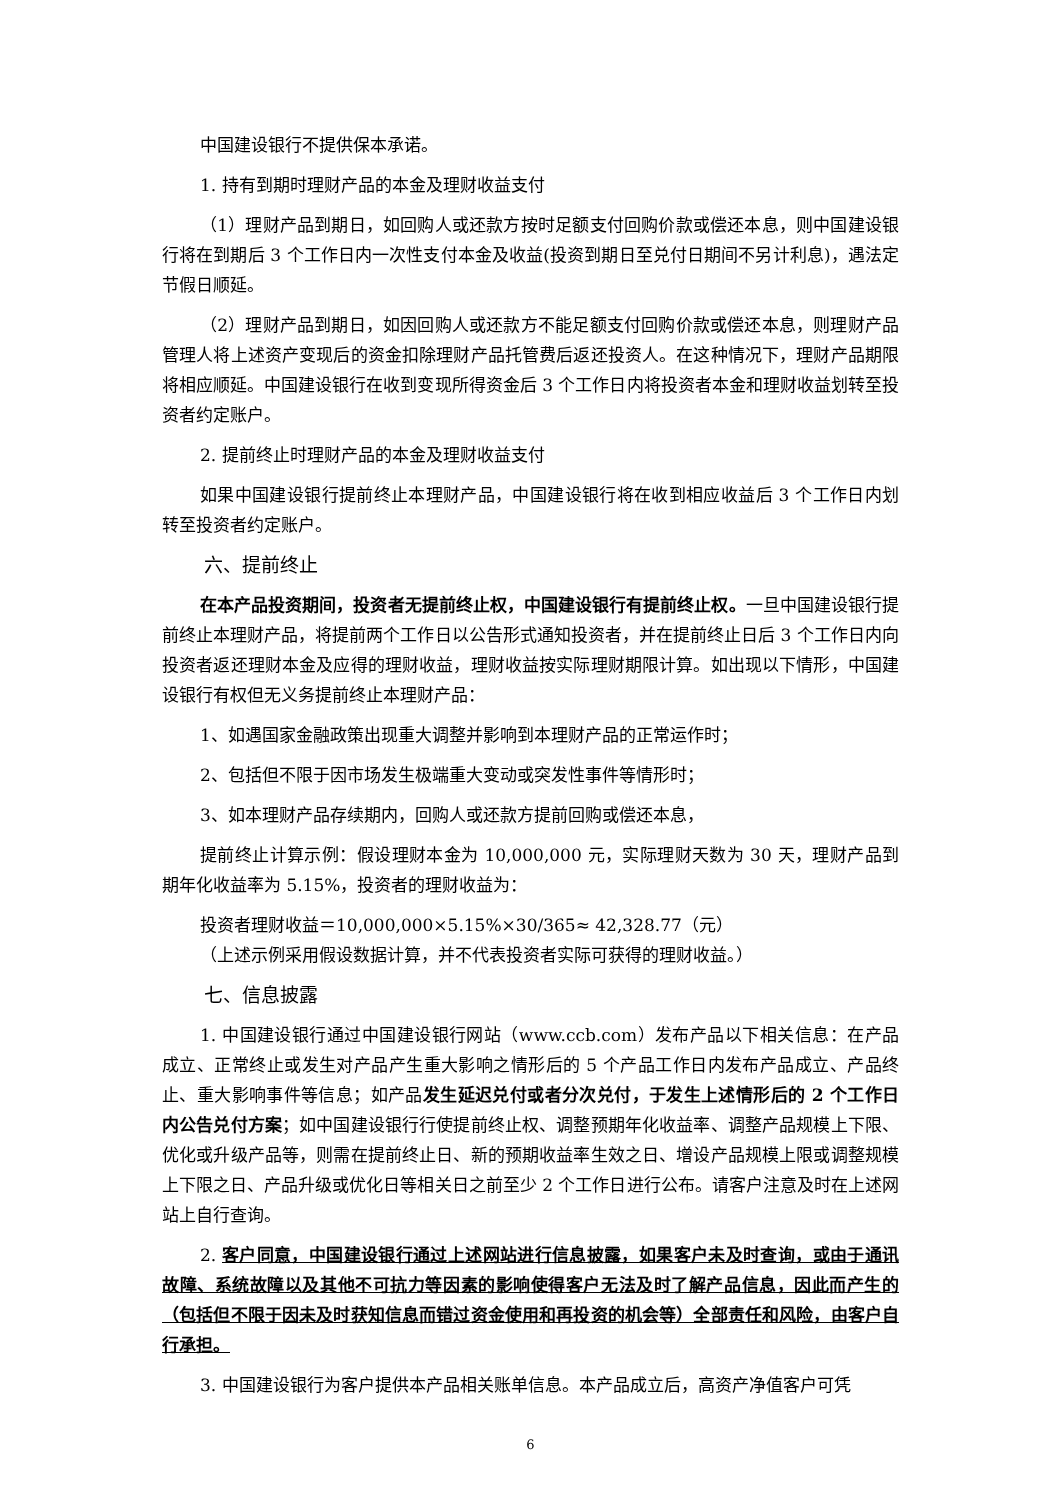中国建设银行不提供保本承诺。
1. 持有到期时理财产品的本金及理财收益支付
（1）理财产品到期日，如回购人或还款方按时足额支付回购价款或偿还本息，则中国建设银行将在到期后 3 个工作日内一次性支付本金及收益(投资到期日至兑付日期间不另计利息)，遇法定节假日顺延。
（2）理财产品到期日，如因回购人或还款方不能足额支付回购价款或偿还本息，则理财产品管理人将上述资产变现后的资金扣除理财产品托管费后返还投资人。在这种情况下，理财产品期限将相应顺延。中国建设银行在收到变现所得资金后 3 个工作日内将投资者本金和理财收益划转至投资者约定账户。
2. 提前终止时理财产品的本金及理财收益支付
如果中国建设银行提前终止本理财产品，中国建设银行将在收到相应收益后 3 个工作日内划转至投资者约定账户。
六、提前终止
在本产品投资期间，投资者无提前终止权，中国建设银行有提前终止权。一旦中国建设银行提前终止本理财产品，将提前两个工作日以公告形式通知投资者，并在提前终止日后 3 个工作日内向投资者返还理财本金及应得的理财收益，理财收益按实际理财期限计算。如出现以下情形，中国建设银行有权但无义务提前终止本理财产品：
1、如遇国家金融政策出现重大调整并影响到本理财产品的正常运作时；
2、包括但不限于因市场发生极端重大变动或突发性事件等情形时；
3、如本理财产品存续期内，回购人或还款方提前回购或偿还本息，
提前终止计算示例：假设理财本金为 10,000,000 元，实际理财天数为 30 天，理财产品到期年化收益率为 5.15%，投资者的理财收益为：
投资者理财收益＝10,000,000×5.15%×30/365≈ 42,328.77（元）
（上述示例采用假设数据计算，并不代表投资者实际可获得的理财收益。）
七、信息披露
1. 中国建设银行通过中国建设银行网站（www.ccb.com）发布产品以下相关信息：在产品成立、正常终止或发生对产品产生重大影响之情形后的 5 个产品工作日内发布产品成立、产品终止、重大影响事件等信息；如产品发生延迟兑付或者分次兑付，于发生上述情形后的 2 个工作日内公告兑付方案；如中国建设银行行使提前终止权、调整预期年化收益率、调整产品规模上下限、优化或升级产品等，则需在提前终止日、新的预期收益率生效之日、增设产品规模上限或调整规模上下限之日、产品升级或优化日等相关日之前至少 2 个工作日进行公布。请客户注意及时在上述网站上自行查询。
2. 客户同意，中国建设银行通过上述网站进行信息披露，如果客户未及时查询，或由于通讯故障、系统故障以及其他不可抗力等因素的影响使得客户无法及时了解产品信息，因此而产生的（包括但不限于因未及时获知信息而错过资金使用和再投资的机会等）全部责任和风险，由客户自行承担。
3. 中国建设银行为客户提供本产品相关账单信息。本产品成立后，高资产净值客户可凭
6